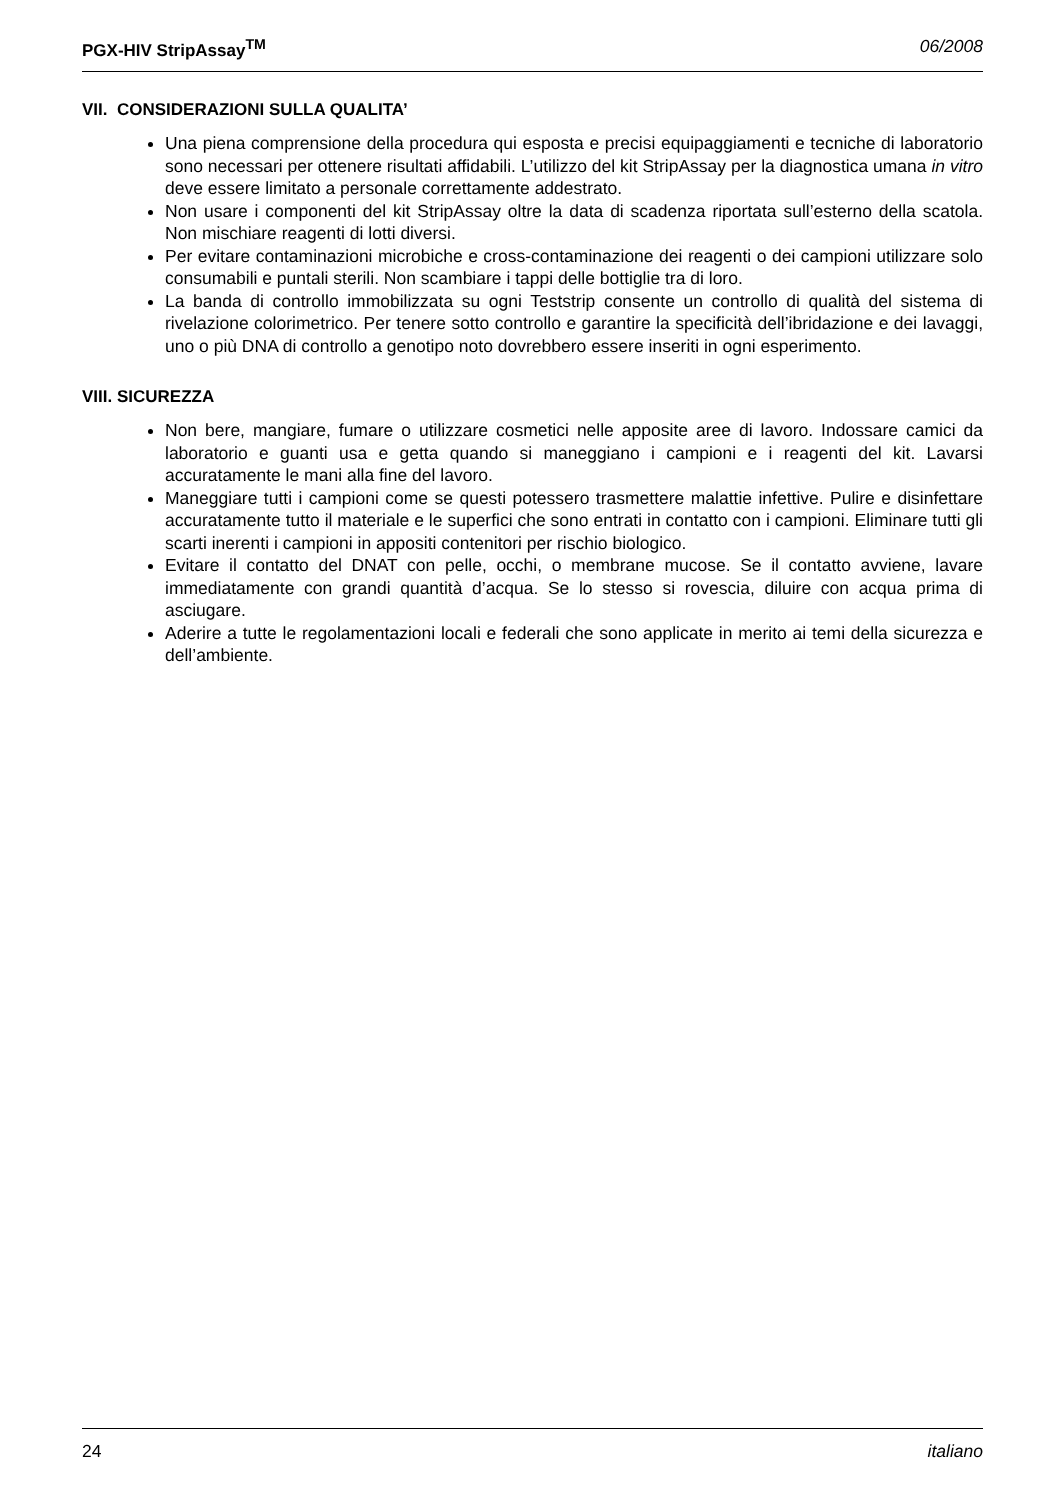PGX-HIV StripAssay<sup>TM</sup> 06/2008
VII. CONSIDERAZIONI SULLA QUALITA’
Una piena comprensione della procedura qui esposta e precisi equipaggiamenti e tecniche di laboratorio sono necessari per ottenere risultati affidabili. L’utilizzo del kit StripAssay per la diagnostica umana in vitro deve essere limitato a personale correttamente addestrato.
Non usare i componenti del kit StripAssay oltre la data di scadenza riportata sull’esterno della scatola. Non mischiare reagenti di lotti diversi.
Per evitare contaminazioni microbiche e cross-contaminazione dei reagenti o dei campioni utilizzare solo consumabili e puntali sterili. Non scambiare i tappi delle bottiglie tra di loro.
La banda di controllo immobilizzata su ogni Teststrip consente un controllo di qualità del sistema di rivelazione colorimetrico. Per tenere sotto controllo e garantire la specificità dell’ibridazione e dei lavaggi, uno o più DNA di controllo a genotipo noto dovrebbero essere inseriti in ogni esperimento.
VIII. SICUREZZA
Non bere, mangiare, fumare o utilizzare cosmetici nelle apposite aree di lavoro. Indossare camici da laboratorio e guanti usa e getta quando si maneggiano i campioni e i reagenti del kit. Lavarsi accuratamente le mani alla fine del lavoro.
Maneggiare tutti i campioni come se questi potessero trasmettere malattie infettive. Pulire e disinfettare accuratamente tutto il materiale e le superfici che sono entrati in contatto con i campioni. Eliminare tutti gli scarti inerenti i campioni in appositi contenitori per rischio biologico.
Evitare il contatto del DNAT con pelle, occhi, o membrane mucose. Se il contatto avviene, lavare immediatamente con grandi quantità d’acqua. Se lo stesso si rovescia, diluire con acqua prima di asciugare.
Aderire a tutte le regolamentazioni locali e federali che sono applicate in merito ai temi della sicurezza e dell’ambiente.
24 italiano